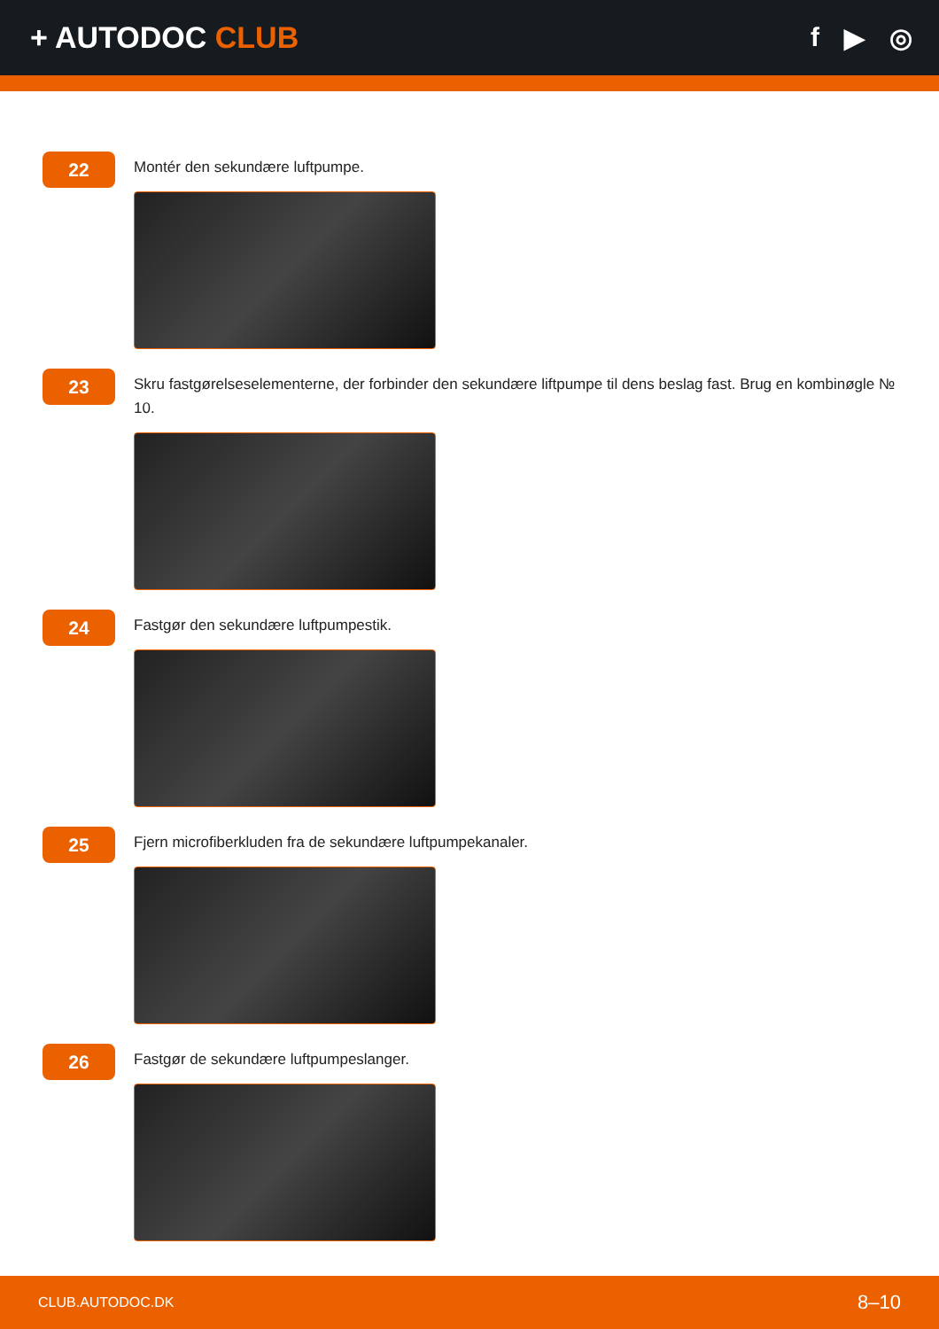+ AUTODOC CLUB f ▶ ◎
22
Montér den sekundære luftpumpe.
23
Skru fastgørelseselementerne, der forbinder den sekundære liftpumpe til dens beslag fast. Brug en kombinøgle № 10.
24
Fastgør den sekundære luftpumpestik.
25
Fjern microfiberkluden fra de sekundære luftpumpekanaler.
26
Fastgør de sekundære luftpumpeslanger.
CLUB.AUTODOC.DK 8–10